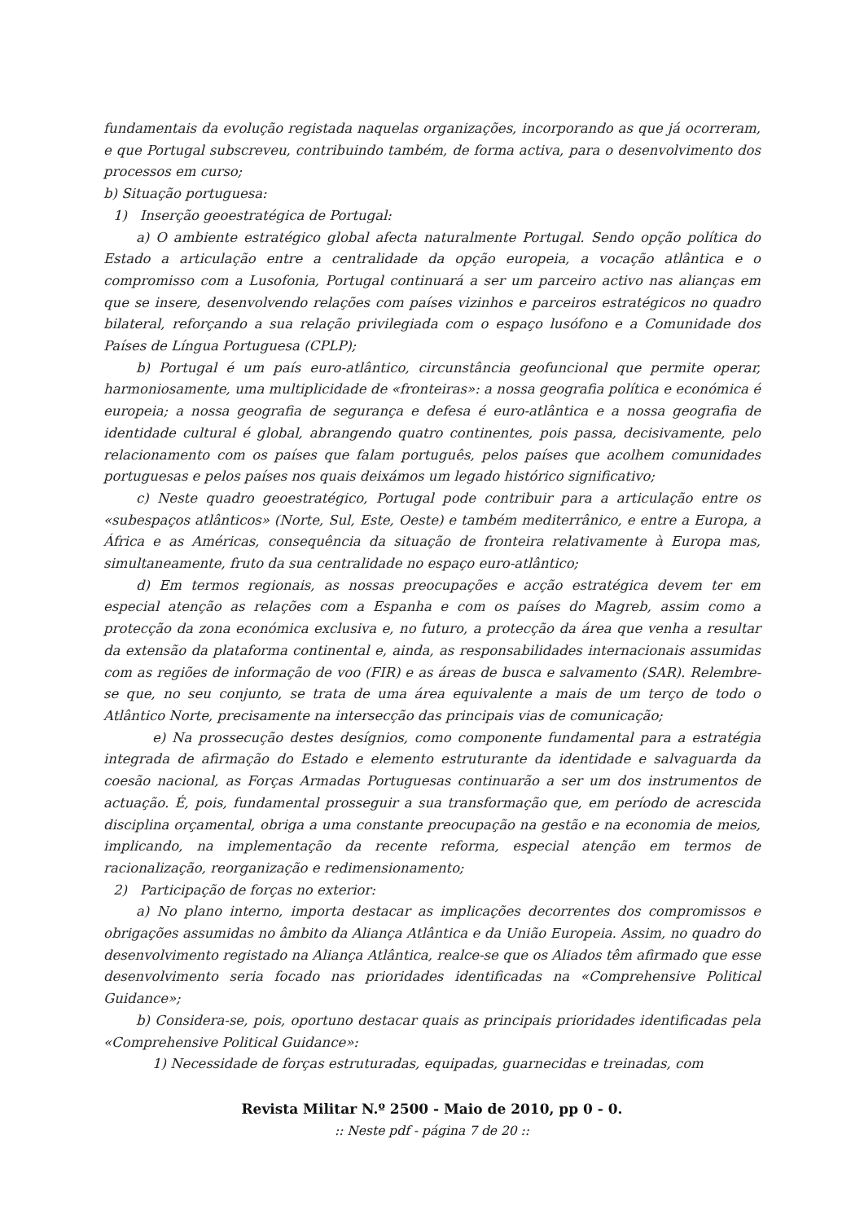fundamentais da evolução registada naquelas organizações, incorporando as que já ocorreram, e que Portugal subscreveu, contribuindo também, de forma activa, para o desenvolvimento dos processos em curso;
b) Situação portuguesa:
1) Inserção geoestratégica de Portugal:
a) O ambiente estratégico global afecta naturalmente Portugal. Sendo opção política do Estado a articulação entre a centralidade da opção europeia, a vocação atlântica e o compromisso com a Lusofonia, Portugal continuará a ser um parceiro activo nas alianças em que se insere, desenvolvendo relações com países vizinhos e parceiros estratégicos no quadro bilateral, reforçando a sua relação privilegiada com o espaço lusófono e a Comunidade dos Países de Língua Portuguesa (CPLP);
b) Portugal é um país euro-atlântico, circunstância geofuncional que permite operar, harmoniosamente, uma multiplicidade de «fronteiras»: a nossa geografia política e económica é europeia; a nossa geografia de segurança e defesa é euro-atlântica e a nossa geografia de identidade cultural é global, abrangendo quatro continentes, pois passa, decisivamente, pelo relacionamento com os países que falam português, pelos países que acolhem comunidades portuguesas e pelos países nos quais deixámos um legado histórico significativo;
c) Neste quadro geoestratégico, Portugal pode contribuir para a articulação entre os «subespaços atlânticos» (Norte, Sul, Este, Oeste) e também mediterrânico, e entre a Europa, a África e as Américas, consequência da situação de fronteira relativamente à Europa mas, simultaneamente, fruto da sua centralidade no espaço euro-atlântico;
d) Em termos regionais, as nossas preocupações e acção estratégica devem ter em especial atenção as relações com a Espanha e com os países do Magreb, assim como a protecção da zona económica exclusiva e, no futuro, a protecção da área que venha a resultar da extensão da plataforma continental e, ainda, as responsabilidades internacionais assumidas com as regiões de informação de voo (FIR) e as áreas de busca e salvamento (SAR). Relembre-se que, no seu conjunto, se trata de uma área equivalente a mais de um terço de todo o Atlântico Norte, precisamente na intersecção das principais vias de comunicação;
e) Na prossecução destes desígnios, como componente fundamental para a estratégia integrada de afirmação do Estado e elemento estruturante da identidade e salvaguarda da coesão nacional, as Forças Armadas Portuguesas continuarão a ser um dos instrumentos de actuação. É, pois, fundamental prosseguir a sua transformação que, em período de acrescida disciplina orçamental, obriga a uma constante preocupação na gestão e na economia de meios, implicando, na implementação da recente reforma, especial atenção em termos de racionalização, reorganização e redimensionamento;
2) Participação de forças no exterior:
a) No plano interno, importa destacar as implicações decorrentes dos compromissos e obrigações assumidas no âmbito da Aliança Atlântica e da União Europeia. Assim, no quadro do desenvolvimento registado na Aliança Atlântica, realce-se que os Aliados têm afirmado que esse desenvolvimento seria focado nas prioridades identificadas na «Comprehensive Political Guidance»;
b) Considera-se, pois, oportuno destacar quais as principais prioridades identificadas pela «Comprehensive Political Guidance»:
1) Necessidade de forças estruturadas, equipadas, guarnecidas e treinadas, com
Revista Militar N.º 2500 - Maio de 2010, pp 0 - 0.:: Neste pdf - página 7 de 20 ::